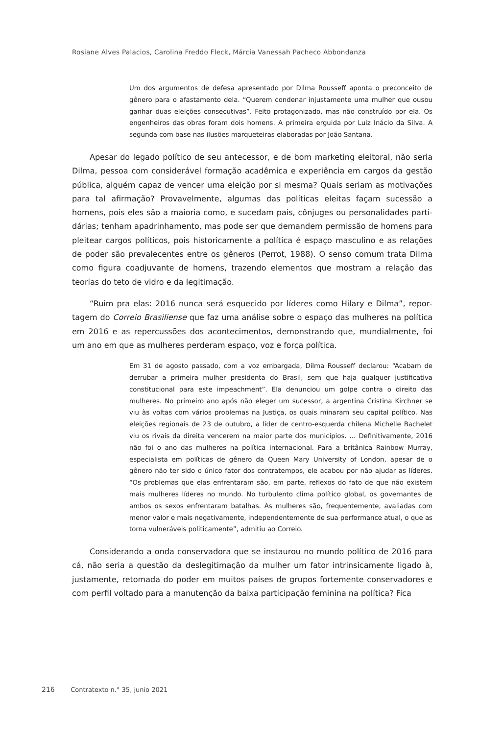Rosiane Alves Palacios, Carolina Freddo Fleck, Márcia Vanessah Pacheco Abbondanza
Um dos argumentos de defesa apresentado por Dilma Rousseff aponta o precon­ceito de gênero para o afastamento dela. “Querem condenar injustamente uma mulher que ousou ganhar duas eleições consecutivas”. Feito protagonizado, mas não construído por ela. Os engenheiros das obras foram dois homens. A primeira erguida por Luiz Inácio da Silva. A segunda com base nas ilusões marqueteiras elaboradas por João Santana.
Apesar do legado político de seu antecessor, e de bom marketing eleitoral, não seria Dilma, pessoa com considerável formação acadêmica e experiência em cargos da gestão pública, alguém capaz de vencer uma eleição por si mesma? Quais seriam as motivações para tal afirmação? Provavelmente, algumas das políticas eleitas façam sucessão a homens, pois eles são a maioria como, e sucedam pais, cônjuges ou personalidades parti­dárias; tenham apadrinhamento, mas pode ser que demandem permissão de homens para pleitear cargos políticos, pois historicamente a política é espaço masculino e as relações de poder são prevalecentes entre os gêneros (Perrot, 1988). O senso comum trata Dilma como figura coadjuvante de homens, trazendo elementos que mostram a relação das teorias do teto de vidro e da legitimação.
“Ruim pra elas: 2016 nunca será esquecido por líderes como Hilary e Dilma”, repor­tagem do Correio Brasiliense que faz uma análise sobre o espaço das mulheres na política em 2016 e as repercussões dos acontecimentos, demonstrando que, mundialmente, foi um ano em que as mulheres perderam espaço, voz e força política.
Em 31 de agosto passado, com a voz embargada, Dilma Rousseff declarou: “Acabam de derrubar a primeira mulher presidenta do Brasil, sem que haja qual­quer justificativa constitucional para este impeachment”. Ela denunciou um golpe contra o direito das mulheres. No primeiro ano após não eleger um sucessor, a argentina Cristina Kirchner se viu às voltas com vários problemas na Justiça, os quais minaram seu capital político. Nas eleições regionais de 23 de outubro, a líder de centro-esquerda chilena Michelle Bachelet viu os rivais da direita vencerem na maior parte dos municípios. … Definitivamente, 2016 não foi o ano das mulheres na política internacional. Para a britânica Rainbow Murray, especialista em políticas de gênero da Queen Mary University of London, apesar de o gênero não ter sido o único fator dos contratempos, ele acabou por não ajudar as líderes. “Os problemas que elas enfrentaram são, em parte, reflexos do fato de que não existem mais mulheres líderes no mundo. No turbulento clima político global, os governantes de ambos os sexos enfrentaram batalhas. As mulheres são, frequentemente, avaliadas com menor valor e mais negativamente, independentemente de sua performance atual, o que as torna vulneráveis politicamente”, admitiu ao Correio.
Considerando a onda conservadora que se instaurou no mundo político de 2016 para cá, não seria a questão da deslegitimação da mulher um fator intrinsicamente ligado à, justamente, retomada do poder em muitos países de grupos fortemente conservadores e com perfil voltado para a manutenção da baixa participação feminina na política? Fica
216 Contratexto n.° 35, junio 2021